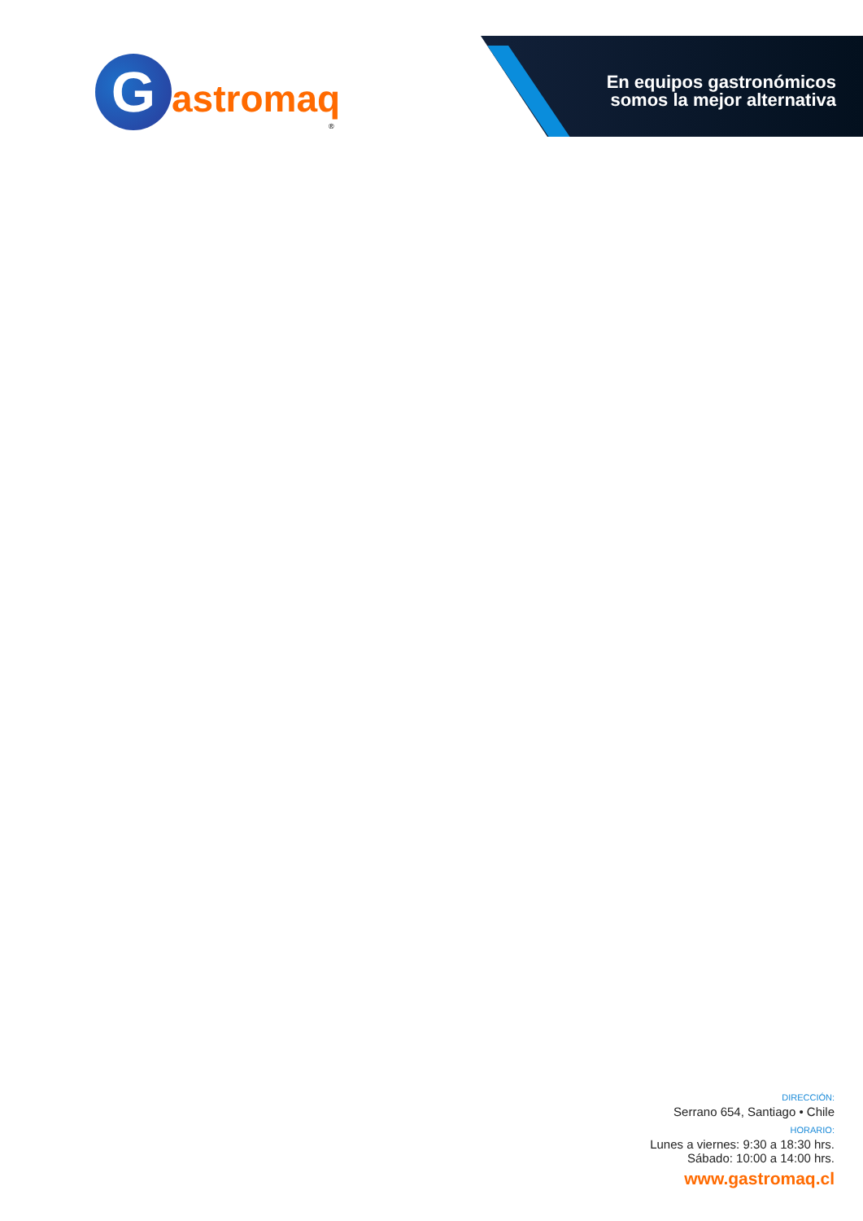G
astromaq
®
En equipos gastronómicos
somos la mejor alternativa
DIRECCIÓN:
Serrano 654, Santiago • Chile
HORARIO:
Lunes a viernes: 9:30 a 18:30 hrs.
Sábado: 10:00 a 14:00 hrs.
www.gastromaq.cl